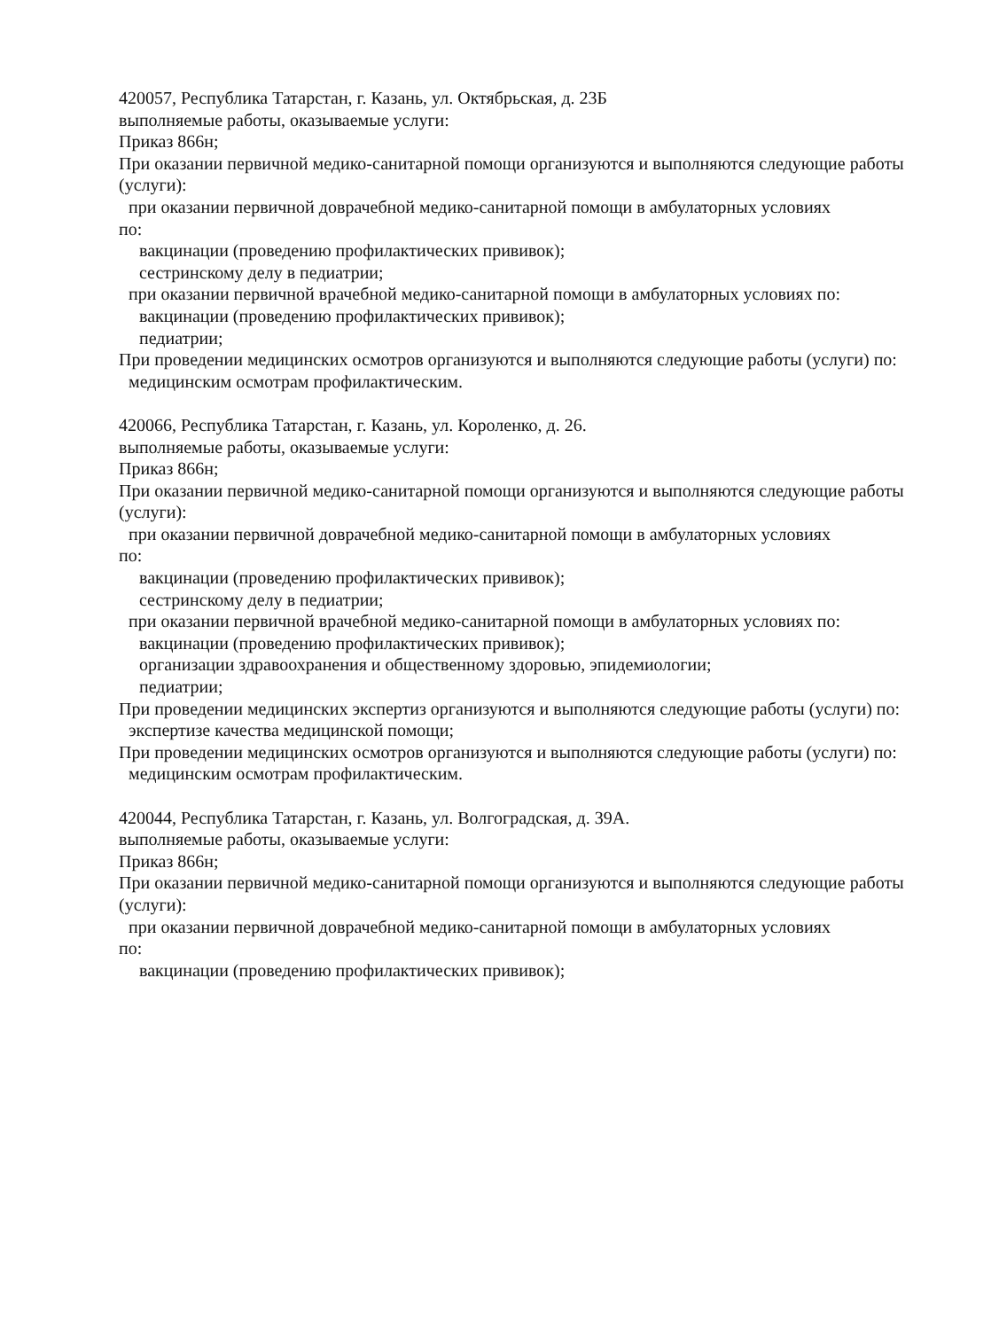420057, Республика Татарстан, г. Казань, ул. Октябрьская, д. 23Б
выполняемые работы, оказываемые услуги:
Приказ 866н;
При оказании первичной медико-санитарной помощи организуются и выполняются следующие работы (услуги):
при оказании первичной доврачебной медико-санитарной помощи в амбулаторных условиях
по:
вакцинации (проведению профилактических прививок);
сестринскому делу в педиатрии;
при оказании первичной врачебной медико-санитарной помощи в амбулаторных условиях по:
вакцинации (проведению профилактических прививок);
педиатрии;
При проведении медицинских осмотров организуются и выполняются следующие работы (услуги) по:
медицинским осмотрам профилактическим.
420066, Республика Татарстан, г. Казань, ул. Короленко, д. 26.
выполняемые работы, оказываемые услуги:
Приказ 866н;
При оказании первичной медико-санитарной помощи организуются и выполняются следующие работы (услуги):
при оказании первичной доврачебной медико-санитарной помощи в амбулаторных условиях
по:
вакцинации (проведению профилактических прививок);
сестринскому делу в педиатрии;
при оказании первичной врачебной медико-санитарной помощи в амбулаторных условиях по:
вакцинации (проведению профилактических прививок);
организации здравоохранения и общественному здоровью, эпидемиологии;
педиатрии;
При проведении медицинских экспертиз организуются и выполняются следующие работы (услуги) по:
экспертизе качества медицинской помощи;
При проведении медицинских осмотров организуются и выполняются следующие работы (услуги) по:
медицинским осмотрам профилактическим.
420044, Республика Татарстан, г. Казань, ул. Волгоградская, д. 39А.
выполняемые работы, оказываемые услуги:
Приказ 866н;
При оказании первичной медико-санитарной помощи организуются и выполняются следующие работы (услуги):
при оказании первичной доврачебной медико-санитарной помощи в амбулаторных условиях
по:
вакцинации (проведению профилактических прививок);